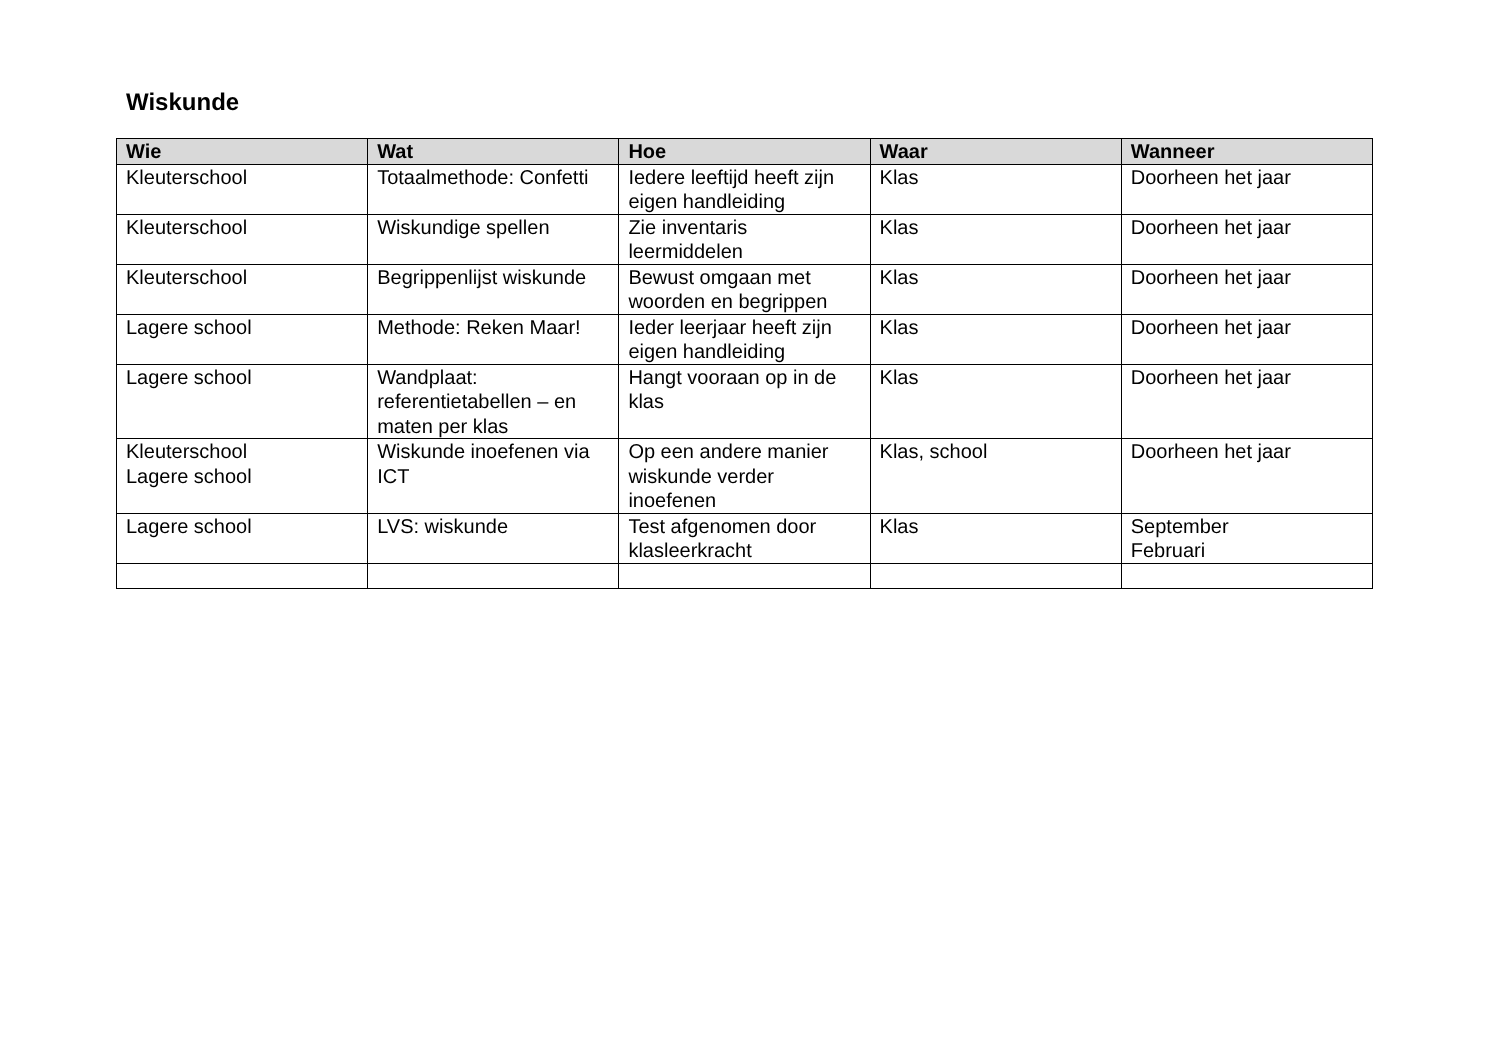Wiskunde
| Wie | Wat | Hoe | Waar | Wanneer |
| --- | --- | --- | --- | --- |
| Kleuterschool | Totaalmethode: Confetti | Iedere leeftijd heeft zijn eigen handleiding | Klas | Doorheen het jaar |
| Kleuterschool | Wiskundige spellen | Zie inventaris leermiddelen | Klas | Doorheen het jaar |
| Kleuterschool | Begrippenlijst wiskunde | Bewust omgaan met woorden en begrippen | Klas | Doorheen het jaar |
| Lagere school | Methode: Reken Maar! | Ieder leerjaar heeft zijn eigen handleiding | Klas | Doorheen het jaar |
| Lagere school | Wandplaat: referentietabellen – en maten per klas | Hangt vooraan op in de klas | Klas | Doorheen het jaar |
| Kleuterschool Lagere school | Wiskunde inoefenen via ICT | Op een andere manier wiskunde verder inoefenen | Klas, school | Doorheen het jaar |
| Lagere school | LVS: wiskunde | Test afgenomen door klasleerkracht | Klas | September Februari |